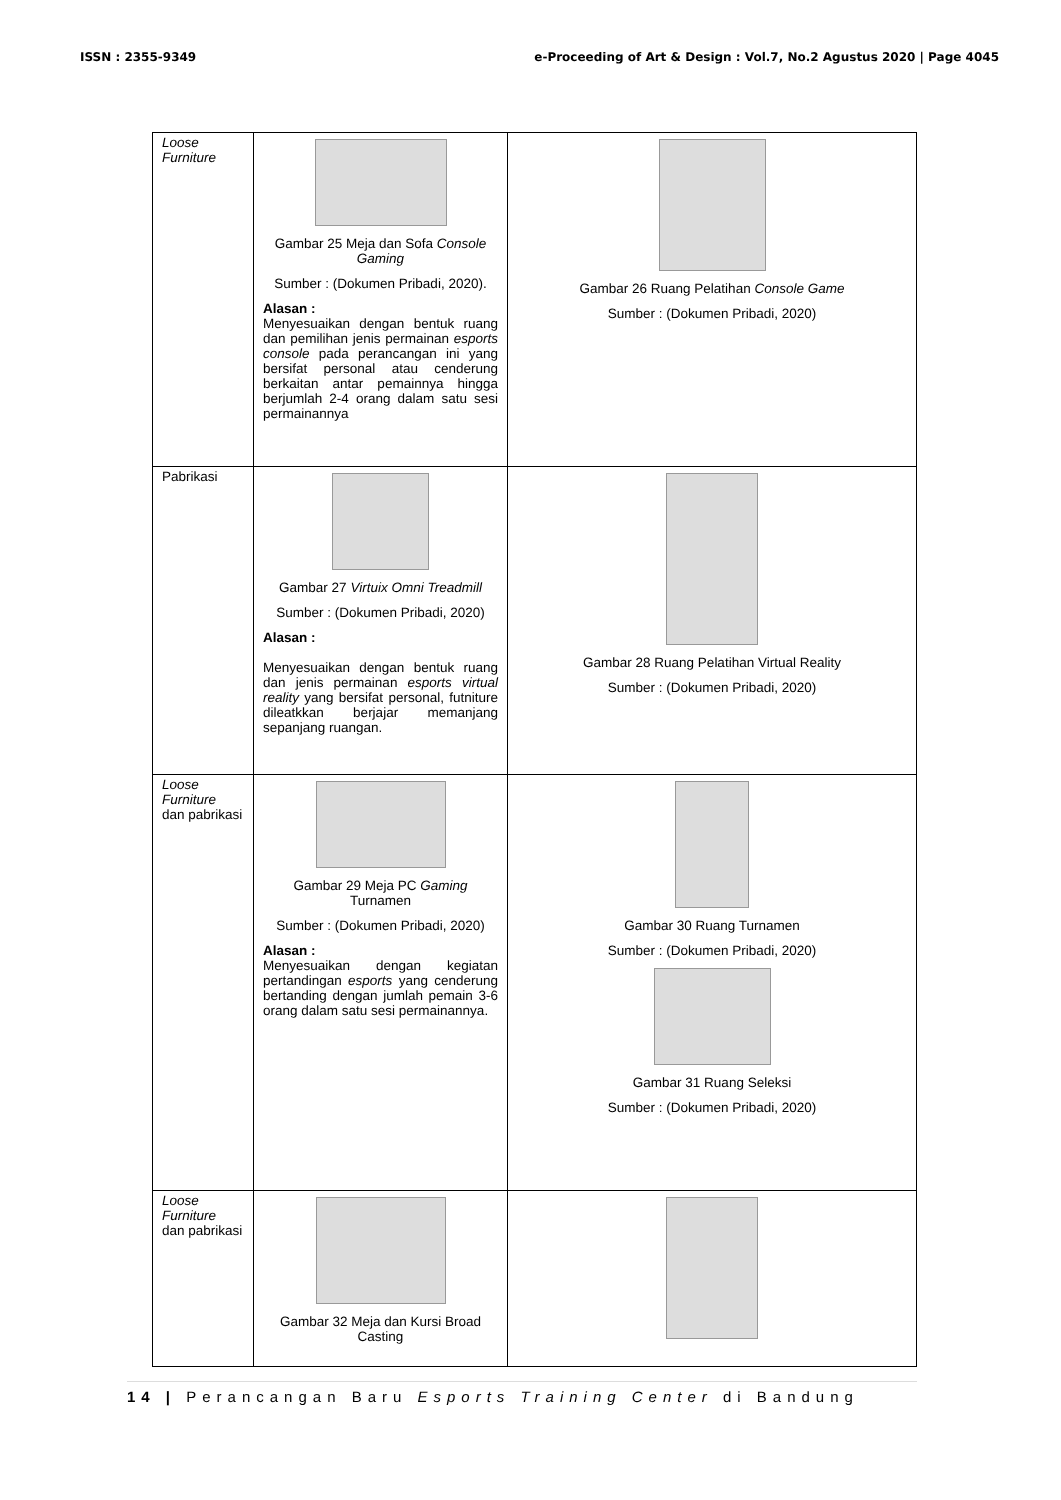ISSN : 2355-9349 e-Proceeding of Art & Design : Vol.7, No.2 Agustus 2020 | Page 4045
| Loose Furniture | Gambar 25 Meja dan Sofa Console Gaming Sumber : (Dokumen Pribadi, 2020). Alasan : Menyesuaikan dengan bentuk ruang dan pemilihan jenis permainan esports console pada perancangan ini yang bersifat personal atau cenderung berkaitan antar pemainnya hingga berjumlah 2-4 orang dalam satu sesi permainannya | Gambar 26 Ruang Pelatihan Console Game Sumber : (Dokumen Pribadi, 2020) |
| Pabrikasi | Gambar 27 Virtuix Omni Treadmill Sumber : (Dokumen Pribadi, 2020) Alasan : Menyesuaikan dengan bentuk ruang dan jenis permainan esports virtual reality yang bersifat personal, futniture dileatkkan berjajar memanjang sepanjang ruangan. | Gambar 28 Ruang Pelatihan Virtual Reality Sumber : (Dokumen Pribadi, 2020) |
| Loose Furniture dan pabrikasi | Gambar 29 Meja PC Gaming Turnamen Sumber : (Dokumen Pribadi, 2020) Alasan : Menyesuaikan dengan kegiatan pertandingan esports yang cenderung bertanding dengan jumlah pemain 3-6 orang dalam satu sesi permainannya. | Gambar 30 Ruang Turnamen Sumber : (Dokumen Pribadi, 2020) Gambar 31 Ruang Seleksi Sumber : (Dokumen Pribadi, 2020) |
| Loose Furniture dan pabrikasi | Gambar 32 Meja dan Kursi Broad Casting | |
14 | Perancangan Baru Esports Training Center di Bandung